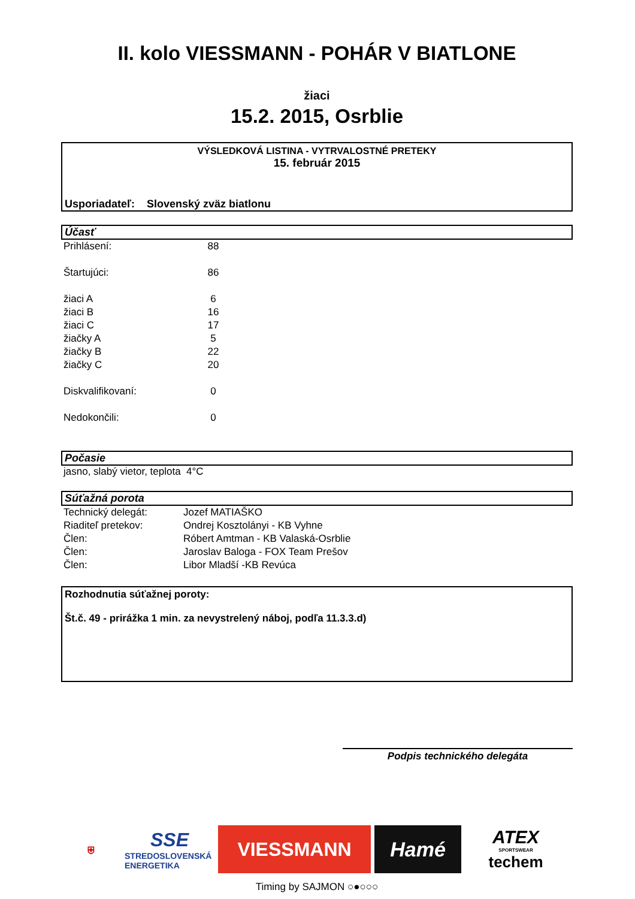II. kolo VIESSMANN - POHÁR V BIATLONE
žiaci
15.2. 2015, Osrblie
VÝSLEDKOVÁ LISTINA - VYTRVALOSTNÉ PRETEKY
15. február 2015
Usporiadateľ: Slovenský zväz biatlonu
Účasť
| Prihlásení: | 88 |
| Štartujúci: | 86 |
| žiaci A | 6 |
| žiaci B | 16 |
| žiaci C | 17 |
| žiačky A | 5 |
| žiačky B | 22 |
| žiačky C | 20 |
| Diskvalifikovaní: | 0 |
| Nedokončili: | 0 |
Počasie
jasno, slabý vietor, teplota 4°C
Súťažná porota
| Technický delegát: | Jozef MATIAŠKO |
| Riaditeľ pretekov: | Ondrej Kosztolányi - KB Vyhne |
| Člen: | Róbert Amtman - KB Valaská-Osrblie |
| Člen: | Jaroslav Baloga - FOX Team Prešov |
| Člen: | Libor Mladší -KB Revúca |
Rozhodnutia súťažnej poroty:
Št.č. 49 - prirážka 1 min. za nevystrelený náboj, podľa 11.3.3.d)
Podpis technického delegáta
⛨
SSE
STREDOSLOVENSKÁ ENERGETIKA
VIESSMANN Hamé
ATEX
SPORTSWEAR
techem
Timing by SAJMON ○●○○○